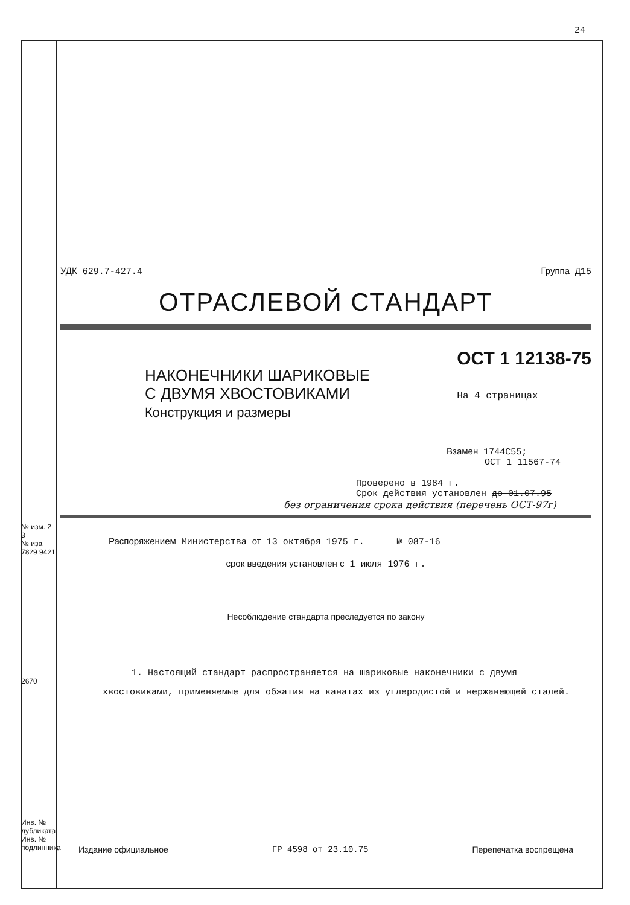24
№ изм. 2 3
№ изв. 7829 9421
2670
Инв. № дубликата
Инв. № подлинника
УДК 629.7-427.4 Группа Д15
ОТРАСЛЕВОЙ СТАНДАРТ
НАКОНЕЧНИКИ ШАРИКОВЫЕ
С ДВУМЯ ХВОСТОВИКАМИ
Конструкция и размеры
ОСТ 1 12138-75
На 4 страницах
Взамен 1744С55;
ОСТ 1 11567-74
Проверено в 1984 г.
Срок действия установлен до 01.07.95
без ограничения срока действия (перечень ОСТ-97г)
Распоряжением Министерства от 13 октября 1975 г. № 087-16
срок введения установлен с 1 июля 1976 г.
Несоблюдение стандарта преследуется по закону
1. Настоящий стандарт распространяется на шариковые наконечники с двумя хвостовиками, применяемые для обжатия на канатах из углеродистой и нержавеющей сталей.
Издание официальное ГР 4598 от 23.10.75 Перепечатка воспрещена